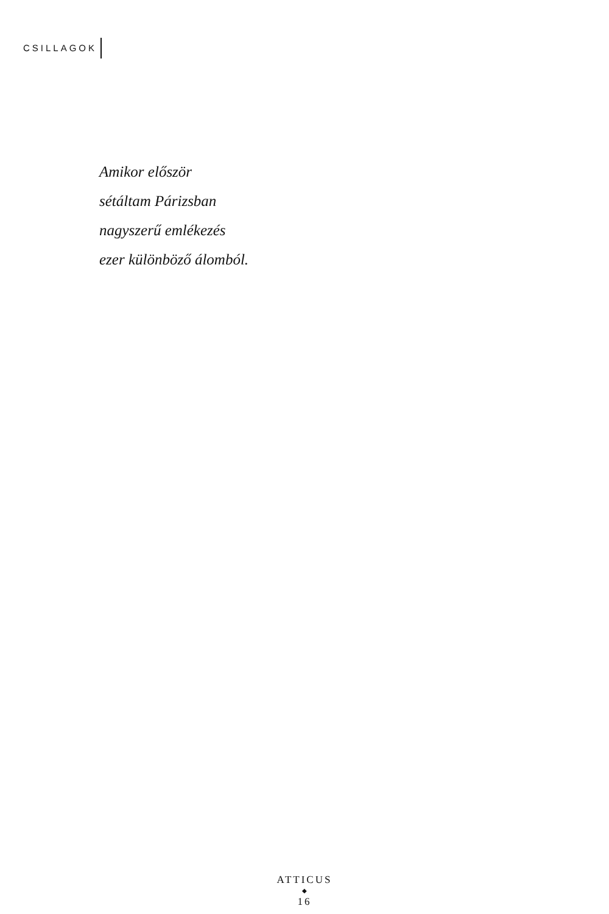CSILLAGOK
Amikor először
sétáltam Párizsban
nagyszerű emlékezés
ezer különböző álomból.
ATTICUS
◆
16